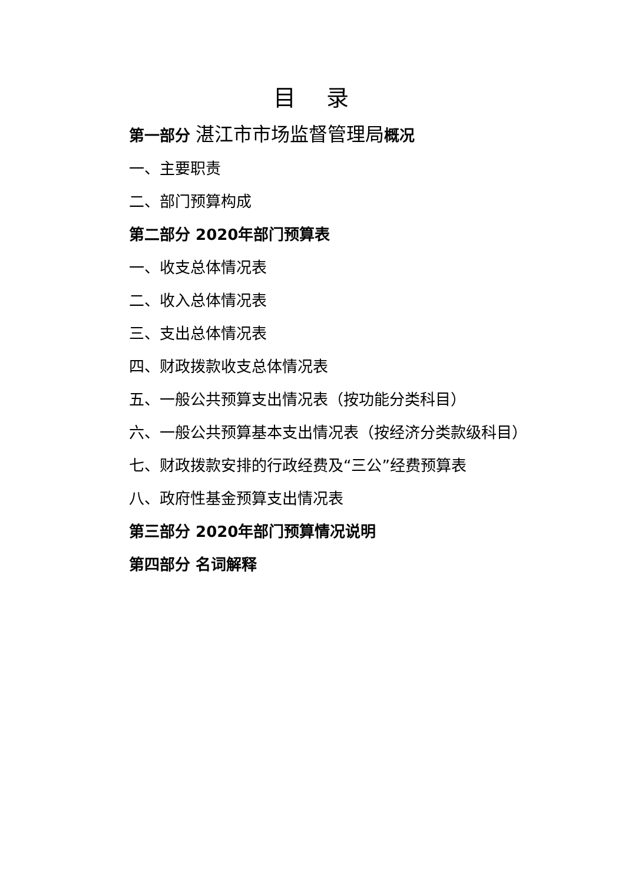目 录
第一部分 湛江市市场监督管理局概况
一、主要职责
二、部门预算构成
第二部分 2020年部门预算表
一、收支总体情况表
二、收入总体情况表
三、支出总体情况表
四、财政拨款收支总体情况表
五、一般公共预算支出情况表（按功能分类科目）
六、一般公共预算基本支出情况表（按经济分类款级科目）
七、财政拨款安排的行政经费及“三公”经费预算表
八、政府性基金预算支出情况表
第三部分 2020年部门预算情况说明
第四部分 名词解释